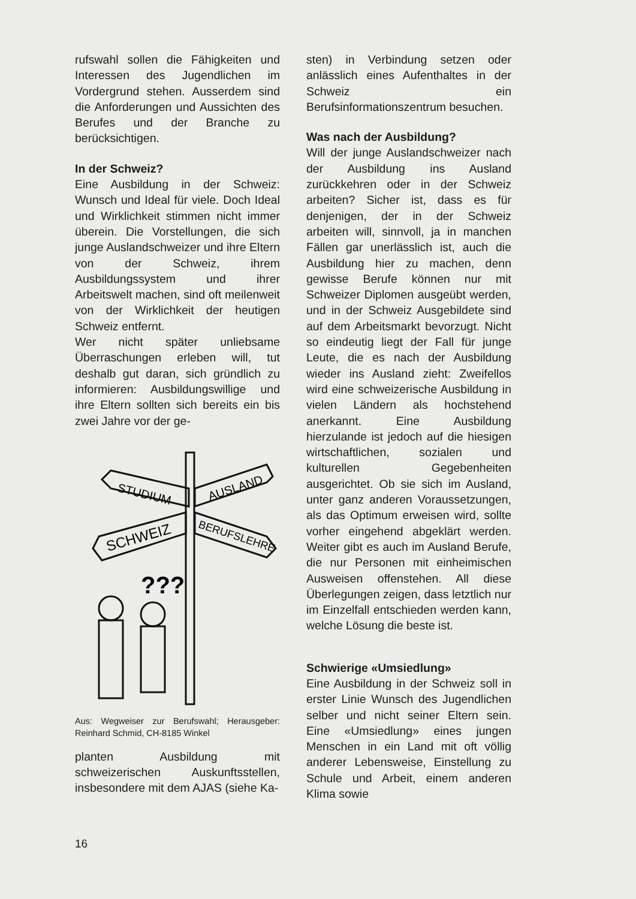rufswahl sollen die Fähigkeiten und Interessen des Jugendlichen im Vordergrund stehen. Ausserdem sind die Anforderungen und Aussichten des Berufes und der Branche zu berücksichtigen.
In der Schweiz?
Eine Ausbildung in der Schweiz: Wunsch und Ideal für viele. Doch Ideal und Wirklichkeit stimmen nicht immer überein. Die Vorstellungen, die sich junge Auslandschweizer und ihre Eltern von der Schweiz, ihrem Ausbildungssystem und ihrer Arbeitswelt machen, sind oft meilenweit von der Wirklichkeit der heutigen Schweiz entfernt.
Wer nicht später unliebsame Überraschungen erleben will, tut deshalb gut daran, sich gründlich zu informieren: Ausbildungswillige und ihre Eltern sollten sich bereits ein bis zwei Jahre vor der ge-
STUDIUM
AUSLAND
SCHWEIZ
BERUFSLEHRE
???
Aus: Wegweiser zur Berufswahl; Herausgeber: Reinhard Schmid, CH-8185 Winkel
planten Ausbildung mit schweizerischen Auskunftsstellen, insbesondere mit dem AJAS (siehe Ka-
sten) in Verbindung setzen oder anlässlich eines Aufenthaltes in der Schweiz ein Berufsinformationszentrum besuchen.
Was nach der Ausbildung?
Will der junge Auslandschweizer nach der Ausbildung ins Ausland zurückkehren oder in der Schweiz arbeiten? Sicher ist, dass es für denjenigen, der in der Schweiz arbeiten will, sinnvoll, ja in manchen Fällen gar unerlässlich ist, auch die Ausbildung hier zu machen, denn gewisse Berufe können nur mit Schweizer Diplomen ausgeübt werden, und in der Schweiz Ausgebildete sind auf dem Arbeitsmarkt bevorzugt. Nicht so eindeutig liegt der Fall für junge Leute, die es nach der Ausbildung wieder ins Ausland zieht: Zweifellos wird eine schweizerische Ausbildung in vielen Ländern als hochstehend anerkannt. Eine Ausbildung hierzulande ist jedoch auf die hiesigen wirtschaftlichen, sozialen und kulturellen Gegebenheiten ausgerichtet. Ob sie sich im Ausland, unter ganz anderen Voraussetzungen, als das Optimum erweisen wird, sollte vorher eingehend abgeklärt werden. Weiter gibt es auch im Ausland Berufe, die nur Personen mit einheimischen Ausweisen offenstehen. All diese Überlegungen zeigen, dass letztlich nur im Einzelfall entschieden werden kann, welche Lösung die beste ist.
Schwierige «Umsiedlung»
Eine Ausbildung in der Schweiz soll in erster Linie Wunsch des Jugendlichen selber und nicht seiner Eltern sein. Eine «Umsiedlung» eines jungen Menschen in ein Land mit oft völlig anderer Lebensweise, Einstellung zu Schule und Arbeit, einem anderen Klima sowie
16